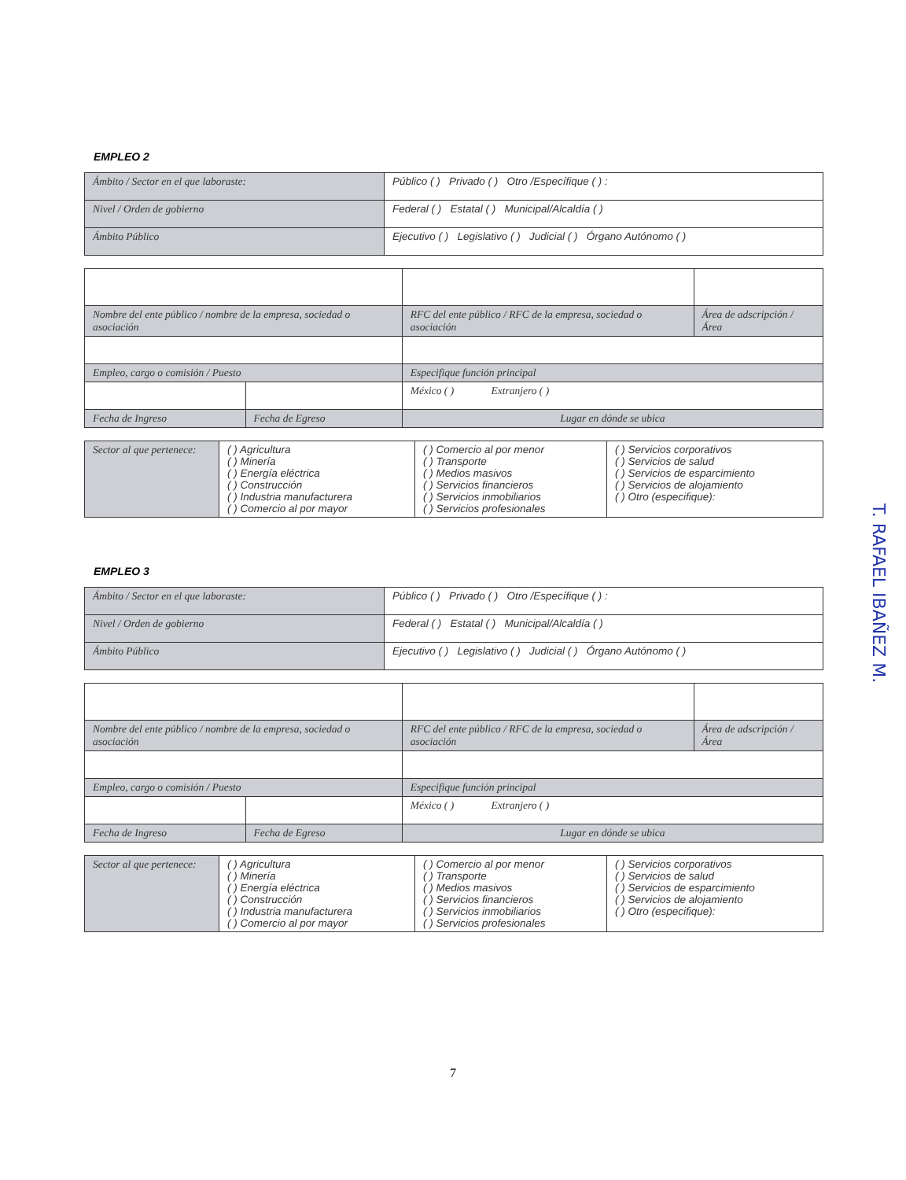EMPLEO 2
| Ámbito / Sector en el que laboraste: | Público ( ) Privado ( ) Otro /Específique ( ) : |
| Nivel / Orden de gobierno | Federal ( ) Estatal ( ) Municipal/Alcaldía ( ) |
| Ámbito Público | Ejecutivo ( ) Legislativo ( ) Judicial ( ) Órgano Autónomo ( ) |
| Nombre del ente público / nombre de la empresa, sociedad o asociación | | RFC del ente público / RFC de la empresa, sociedad o asociación | Área de adscripción / Área |
| Empleo, cargo o comisión / Puesto | | Especifique función principal | |
| | | México ( ) Extranjero ( ) | |
| Fecha de Ingreso | Fecha de Egreso | Lugar en dónde se ubica | |
| Sector al que pertenece: | ( ) Agricultura ( ) Minería ( ) Energía eléctrica ( ) Construcción ( ) Industria manufacturera ( ) Comercio al por mayor | ( ) Comercio al por menor ( ) Transporte ( ) Medios masivos ( ) Servicios financieros ( ) Servicios inmobiliarios ( ) Servicios profesionales | ( ) Servicios corporativos ( ) Servicios de salud ( ) Servicios de esparcimiento ( ) Servicios de alojamiento ( ) Otro (especifique): |
EMPLEO 3
| Ámbito / Sector en el que laboraste: | Público ( ) Privado ( ) Otro /Específique ( ) : |
| Nivel / Orden de gobierno | Federal ( ) Estatal ( ) Municipal/Alcaldía ( ) |
| Ámbito Público | Ejecutivo ( ) Legislativo ( ) Judicial ( ) Órgano Autónomo ( ) |
| Nombre del ente público / nombre de la empresa, sociedad o asociación | | RFC del ente público / RFC de la empresa, sociedad o asociación | Área de adscripción / Área |
| Empleo, cargo o comisión / Puesto | | Especifique función principal | |
| | | México ( ) Extranjero ( ) | |
| Fecha de Ingreso | Fecha de Egreso | Lugar en dónde se ubica | |
| Sector al que pertenece: | ( ) Agricultura ( ) Minería ( ) Energía eléctrica ( ) Construcción ( ) Industria manufacturera ( ) Comercio al por mayor | ( ) Comercio al por menor ( ) Transporte ( ) Medios masivos ( ) Servicios financieros ( ) Servicios inmobiliarios ( ) Servicios profesionales | ( ) Servicios corporativos ( ) Servicios de salud ( ) Servicios de esparcimiento ( ) Servicios de alojamiento ( ) Otro (especifique): |
7
T. RAFAEL IBAÑEZ M.